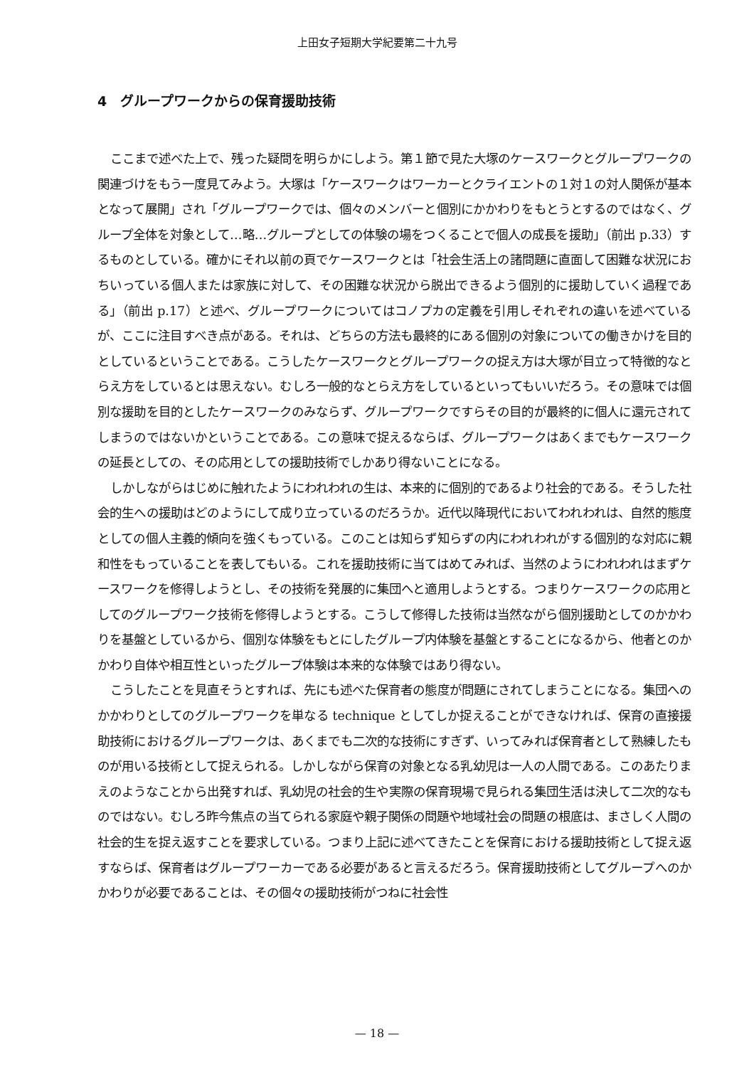上田女子短期大学紀要第二十九号
4　グループワークからの保育援助技術
ここまで述べた上で、残った疑問を明らかにしよう。第１節で見た大塚のケースワークとグループワークの関連づけをもう一度見てみよう。大塚は「ケースワークはワーカーとクライエントの１対１の対人関係が基本となって展開」され「グループワークでは、個々のメンバーと個別にかかわりをもとうとするのではなく、グループ全体を対象として…略…グループとしての体験の場をつくることで個人の成長を援助」（前出 p.33）するものとしている。確かにそれ以前の頁でケースワークとは「社会生活上の諸問題に直面して困難な状況におちいっている個人または家族に対して、その困難な状況から脱出できるよう個別的に援助していく過程である」（前出 p.17）と述べ、グループワークについてはコノプカの定義を引用しそれぞれの違いを述べているが、ここに注目すべき点がある。それは、どちらの方法も最終的にある個別の対象についての働きかけを目的としているということである。こうしたケースワークとグループワークの捉え方は大塚が目立って特徴的なとらえ方をしているとは思えない。むしろ一般的なとらえ方をしているといってもいいだろう。その意味では個別な援助を目的としたケースワークのみならず、グループワークですらその目的が最終的に個人に還元されてしまうのではないかということである。この意味で捉えるならば、グループワークはあくまでもケースワークの延長としての、その応用としての援助技術でしかあり得ないことになる。
しかしながらはじめに触れたようにわれわれの生は、本来的に個別的であるより社会的である。そうした社会的生への援助はどのようにして成り立っているのだろうか。近代以降現代においてわれわれは、自然的態度としての個人主義的傾向を強くもっている。このことは知らず知らずの内にわれわれがする個別的な対応に親和性をもっていることを表してもいる。これを援助技術に当てはめてみれば、当然のようにわれわれはまずケースワークを修得しようとし、その技術を発展的に集団へと適用しようとする。つまりケースワークの応用としてのグループワーク技術を修得しようとする。こうして修得した技術は当然ながら個別援助としてのかかわりを基盤としているから、個別な体験をもとにしたグループ内体験を基盤とすることになるから、他者とのかかわり自体や相互性といったグループ体験は本来的な体験ではあり得ない。
こうしたことを見直そうとすれば、先にも述べた保育者の態度が問題にされてしまうことになる。集団へのかかわりとしてのグループワークを単なる technique としてしか捉えることができなければ、保育の直接援助技術におけるグループワークは、あくまでも二次的な技術にすぎず、いってみれば保育者として熟練したものが用いる技術として捉えられる。しかしながら保育の対象となる乳幼児は一人の人間である。このあたりまえのようなことから出発すれば、乳幼児の社会的生や実際の保育現場で見られる集団生活は決して二次的なものではない。むしろ昨今焦点の当てられる家庭や親子関係の問題や地域社会の問題の根底は、まさしく人間の社会的生を捉え返すことを要求している。つまり上記に述べてきたことを保育における援助技術として捉え返すならば、保育者はグループワーカーである必要があると言えるだろう。保育援助技術としてグループへのかかわりが必要であることは、その個々の援助技術がつねに社会性
— 18 —